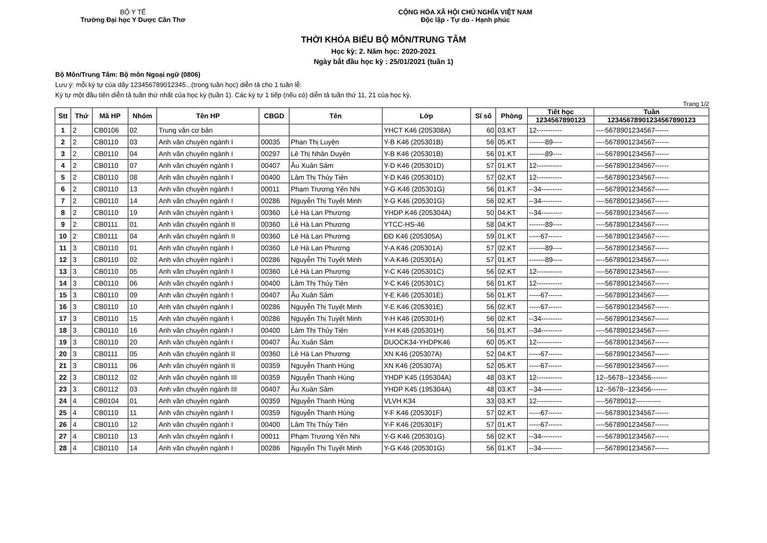BỘ Y TẾ
Trường Đại học Y Dược Cần Thơ
CỘNG HÒA XÃ HỘI CHỦ NGHĨA VIỆT NAM
Độc lập - Tự do - Hạnh phúc
THỜI KHÓA BIỂU BỘ MÔN/TRUNG TÂM
Học kỳ: 2. Năm học: 2020-2021
Ngày bắt đầu học kỳ : 25/01/2021 (tuần 1)
Bộ Môn/Trung Tâm: Bộ môn Ngoại ngữ (0806)
Lưu ý: mỗi ký tự của dãy 123456789012345...(trong tuần học) diễn tả cho 1 tuần lễ.
Ký tự một đầu tiên diễn tả tuần thứ nhất của học kỳ (tuần 1). Các ký tự 1 tiếp (nếu có) diễn tả tuần thứ 11, 21 của học kỳ.
Trang 1/2
| Stt | Thứ | Mã HP | Nhóm | Tên HP | CBGD | Tên | Lớp | Sĩ số | Phòng | Tiết học | Tuần |
| --- | --- | --- | --- | --- | --- | --- | --- | --- | --- | --- | --- |
| | | | | | | | | | | 1234567890123 | 12345678901234567890123 |
| 1 | 2 | CB0106 | 02 | Trung văn cơ bản | | | YHCT K46 (205308A) | 60 | 03.KT | 12----------- | ----5678901234567------ |
| 2 | 2 | CB0110 | 03 | Anh văn chuyên ngành I | 00035 | Phan Thị Luyện | Y-B K46 (205301B) | 56 | 05.KT | -------89---- | ----5678901234567------ |
| 3 | 2 | CB0110 | 04 | Anh văn chuyên ngành I | 00297 | Lê Thị Nhân Duyên | Y-B K46 (205301B) | 56 | 01.KT | -------89---- | ----5678901234567------ |
| 4 | 2 | CB0110 | 07 | Anh văn chuyên ngành I | 00407 | Âu Xuân Sâm | Y-D K46 (205301D) | 57 | 01.KT | 12----------- | ----5678901234567------ |
| 5 | 2 | CB0110 | 08 | Anh văn chuyên ngành I | 00400 | Lâm Thị Thủy Tiên | Y-D K46 (205301D) | 57 | 02.KT | 12----------- | ----5678901234567------ |
| 6 | 2 | CB0110 | 13 | Anh văn chuyên ngành I | 00011 | Phạm Trương Yến Nhi | Y-G K46 (205301G) | 56 | 01.KT | --34--------- | ----5678901234567------ |
| 7 | 2 | CB0110 | 14 | Anh văn chuyên ngành I | 00286 | Nguyễn Thị Tuyết Minh | Y-G K46 (205301G) | 56 | 02.KT | --34--------- | ----5678901234567------ |
| 8 | 2 | CB0110 | 19 | Anh văn chuyên ngành I | 00360 | Lê Hà Lan Phương | YHDP K46 (205304A) | 50 | 04.KT | --34--------- | ----5678901234567------ |
| 9 | 2 | CB0111 | 01 | Anh văn chuyên ngành II | 00360 | Lê Hà Lan Phương | YTCC-HS-46 | 58 | 04.KT | -------89---- | ----5678901234567------ |
| 10 | 2 | CB0111 | 04 | Anh văn chuyên ngành II | 00360 | Lê Hà Lan Phương | ĐD K46 (205305A) | 59 | 01.KT | -----67------ | ----5678901234567------ |
| 11 | 3 | CB0110 | 01 | Anh văn chuyên ngành I | 00360 | Lê Hà Lan Phương | Y-A K46 (205301A) | 57 | 02.KT | -------89---- | ----5678901234567------ |
| 12 | 3 | CB0110 | 02 | Anh văn chuyên ngành I | 00286 | Nguyễn Thị Tuyết Minh | Y-A K46 (205301A) | 57 | 01.KT | -------89---- | ----5678901234567------ |
| 13 | 3 | CB0110 | 05 | Anh văn chuyên ngành I | 00360 | Lê Hà Lan Phương | Y-C K46 (205301C) | 56 | 02.KT | 12----------- | ----5678901234567------ |
| 14 | 3 | CB0110 | 06 | Anh văn chuyên ngành I | 00400 | Lâm Thị Thủy Tiên | Y-C K46 (205301C) | 56 | 01.KT | 12----------- | ----5678901234567------ |
| 15 | 3 | CB0110 | 09 | Anh văn chuyên ngành I | 00407 | Âu Xuân Sâm | Y-E K46 (205301E) | 56 | 01.KT | -----67------ | ----5678901234567------ |
| 16 | 3 | CB0110 | 10 | Anh văn chuyên ngành I | 00286 | Nguyễn Thị Tuyết Minh | Y-E K46 (205301E) | 56 | 02.KT | -----67------ | ----5678901234567------ |
| 17 | 3 | CB0110 | 15 | Anh văn chuyên ngành I | 00286 | Nguyễn Thị Tuyết Minh | Y-H K46 (205301H) | 56 | 02.KT | --34--------- | ----5678901234567------ |
| 18 | 3 | CB0110 | 16 | Anh văn chuyên ngành I | 00400 | Lâm Thị Thủy Tiên | Y-H K46 (205301H) | 56 | 01.KT | --34--------- | ----5678901234567------ |
| 19 | 3 | CB0110 | 20 | Anh văn chuyên ngành I | 00407 | Âu Xuân Sâm | DUOCK34-YHDPK46 | 60 | 05.KT | 12----------- | ----5678901234567------ |
| 20 | 3 | CB0111 | 05 | Anh văn chuyên ngành II | 00360 | Lê Hà Lan Phương | XN K46 (205307A) | 52 | 04.KT | -----67------ | ----5678901234567------ |
| 21 | 3 | CB0111 | 06 | Anh văn chuyên ngành II | 00359 | Nguyễn Thanh Hùng | XN K46 (205307A) | 52 | 05.KT | -----67------ | ----5678901234567------ |
| 22 | 3 | CB0112 | 02 | Anh văn chuyên ngành III | 00359 | Nguyễn Thanh Hùng | YHDP K45 (195304A) | 48 | 03.KT | 12----------- | 12--5678--123456------- |
| 23 | 3 | CB0112 | 03 | Anh văn chuyên ngành III | 00407 | Âu Xuân Sâm | YHDP K45 (195304A) | 48 | 03.KT | --34--------- | 12--5678--123456------- |
| 24 | 4 | CB0104 | 01 | Anh văn chuyên ngành | 00359 | Nguyễn Thanh Hùng | VLVH K34 | 33 | 03.KT | 12----------- | ----56789012----------- |
| 25 | 4 | CB0110 | 11 | Anh văn chuyên ngành I | 00359 | Nguyễn Thanh Hùng | Y-F K46 (205301F) | 57 | 02.KT | -----67------ | ----5678901234567------ |
| 26 | 4 | CB0110 | 12 | Anh văn chuyên ngành I | 00400 | Lâm Thị Thủy Tiên | Y-F K46 (205301F) | 57 | 01.KT | -----67------ | ----5678901234567------ |
| 27 | 4 | CB0110 | 13 | Anh văn chuyên ngành I | 00011 | Phạm Trương Yến Nhi | Y-G K46 (205301G) | 56 | 02.KT | --34--------- | ----5678901234567------ |
| 28 | 4 | CB0110 | 14 | Anh văn chuyên ngành I | 00286 | Nguyễn Thị Tuyết Minh | Y-G K46 (205301G) | 56 | 01.KT | --34--------- | ----5678901234567------ |